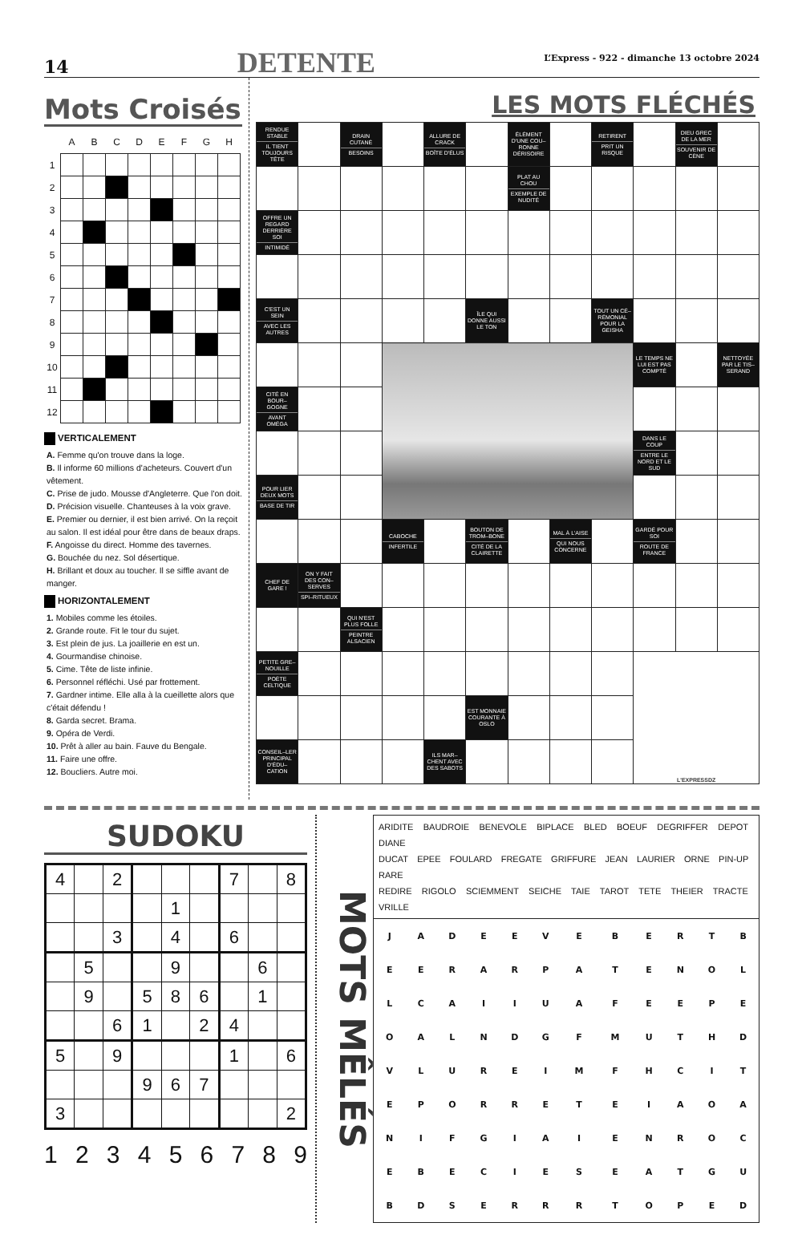14 DETENTE L’Express - 922 - dimanche 13 octobre 2024
Mots Croisés
| | A | B | C | D | E | F | G | H |
| --- | --- | --- | --- | --- | --- | --- | --- | --- |
| 1 | | | | | | | | |
| 2 | | | | | | | | |
| 3 | | | | | | | | |
| 4 | | | | | | | | |
| 5 | | | | | | | | |
| 6 | | | | | | | | |
| 7 | | | | | | | | |
| 8 | | | | | | | | |
| 9 | | | | | | | | |
| 10 | | | | | | | | |
| 11 | | | | | | | | |
| 12 | | | | | | | | |
VERTICALEMENT
A. Femme qu'on trouve dans la loge.
B. Il informe 60 millions d'acheteurs. Couvert d'un vêtement.
C. Prise de judo. Mousse d'Angleterre. Que l'on doit.
D. Précision visuelle. Chanteuses à la voix grave.
E. Premier ou dernier, il est bien arrivé. On la reçoit au salon. Il est idéal pour être dans de beaux draps.
F. Angoisse du direct. Homme des tavernes.
G. Bouchée du nez. Sol désertique.
H. Brillant et doux au toucher. Il se siffle avant de manger.
HORIZONTALEMENT
1. Mobiles comme les étoiles.
2. Grande route. Fit le tour du sujet.
3. Est plein de jus. La joaillerie en est un.
4. Gourmandise chinoise.
5. Cime. Tête de liste infinie.
6. Personnel réfléchi. Usé par frottement.
7. Gardner intime. Elle alla à la cueillette alors que c'était défendu !
8. Garda secret. Brama.
9. Opéra de Verdi.
10. Prêt à aller au bain. Fauve du Bengale.
11. Faire une offre.
12. Boucliers. Autre moi.
LES MOTS FLÉCHÉS
| RENDUE STABLE IL TIENT TOUJOURS TÊTE | | DRAIN CUTANÉ BESOINS | | ALLURE DE CRACK BOÎTE D'ÉLUS | | ÉLÉMENT D'UNE COU–RONNE DÉRISOIRE | | RETIRENT PRIT UN RISQUE | | DIEU GREC DE LA MER SOUVENIR DE CÈNE | |
| | | | | | | PLAT AU CHOU EXEMPLE DE NUDITÉ | | | | | |
| OFFRE UN REGARD DERRIÈRE SOI INTIMIDÉ | | | | | | | | | | | |
| C'EST UN SEIN AVEC LES AUTRES | | | | | ÎLE QUI DONNE AUSSI LE TON | | | TOUT UN CÉ–RÉMONIAL POUR LA GEISHA | | | |
| | | | | | | | | | LE TEMPS NE LUI EST PAS COMPTÉ | | NETTOYÉE PAR LE TIS–SERAND |
| CITÉ EN BOUR–GOGNE AVANT OMÉGA | | | | | | | | | | | |
| | | | | | | | | | DANS LE COUP ENTRE LE NORD ET LE SUD | | |
| POUR LIER DEUX MOTS BASE DE TIR | | | | | | | | | | | |
| | | | CABOCHE INFERTILE | | BOUTON DE TROM–BONE CITÉ DE LA CLAIRETTE | | MAL À L'AISE QUI NOUS CONCERNE | | GARDÉ POUR SOI ROUTE DE FRANCE | | |
| CHEF DE GARE ! | ON Y FAIT DES CON–SERVES SPI–RITUEUX | | | | | | | | | | |
| | | QUI N'EST PLUS FOLLE PEINTRE ALSACIEN | | | | | | | | | |
| PETITE GRE–NOUILLE POÈTE CELTIQUE | | | | | | | | | L'EXPRESSDZ | | |
| | | | | | EST MONNAIE COURANTE À OSLO | | | | | | |
| CONSEIL–LER PRINCIPAL D'ÉDU–CATION | | | | ILS MAR–CHENT AVEC DES SABOTS | | | | | | | |
SUDOKU
| 4 | | 2 | | | | 7 | | 8 |
| | | | | 1 | | | | |
| | | 3 | | 4 | | 6 | | |
| | 5 | | | 9 | | | 6 | |
| | 9 | | 5 | 8 | 6 | | 1 | |
| | | 6 | 1 | | 2 | 4 | | |
| 5 | | 9 | | | | 1 | | 6 |
| | | | 9 | 6 | 7 | | | |
| 3 | | | | | | | | 2 |
1 2 3 4 5 6 7 8 9
MOTS MÊLÉS
ARIDITE BAUDROIE BENEVOLE BIPLACE BLED BOEUF DEGRIFFER DEPOT DIANE
DUCAT EPEE FOULARD FREGATE GRIFFURE JEAN LAURIER ORNE PIN-UP RARE
REDIRE RIGOLO SCIEMMENT SEICHE TAIE TAROT TETE THEIER TRACTE VRILLE
| J | A | D | E | E | V | E | B | E | R | T | B |
| E | E | R | A | R | P | A | T | E | N | O | L |
| L | C | A | I | I | U | A | F | E | E | P | E |
| O | A | L | N | D | G | F | M | U | T | H | D |
| V | L | U | R | E | I | M | F | H | C | I | T |
| E | P | O | R | R | E | T | E | I | A | O | A |
| N | I | F | G | I | A | I | E | N | R | O | C |
| E | B | E | C | I | E | S | E | A | T | G | U |
| B | D | S | E | R | R | R | T | O | P | E | D |